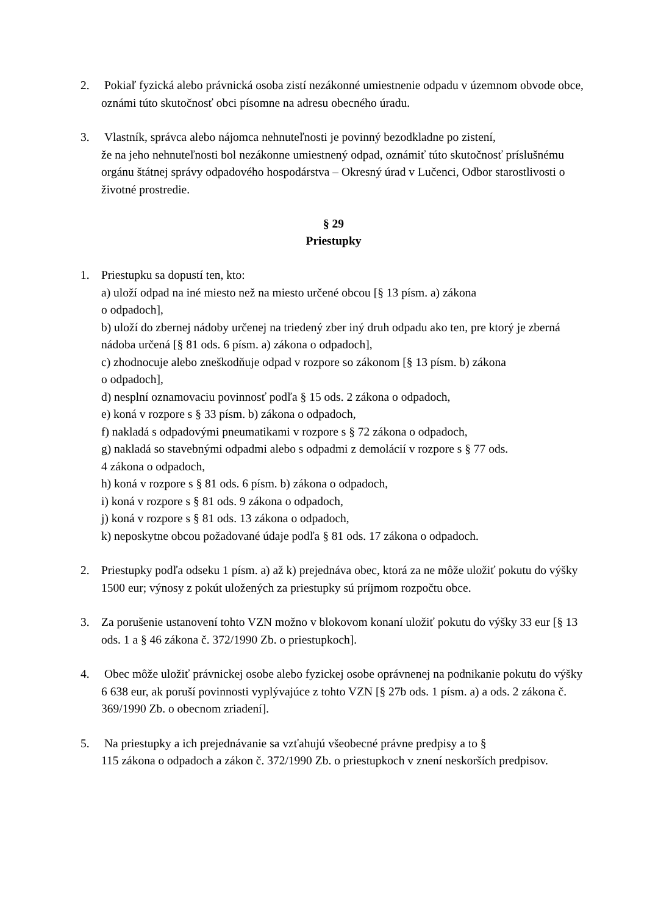2. Pokiaľ fyzická alebo právnická osoba zistí nezákonné umiestnenie odpadu v územnom obvode obce, oznámi túto skutočnosť obci písomne na adresu obecného úradu.
3. Vlastník, správca alebo nájomca nehnuteľnosti je povinný bezodkladne po zistení,
že na jeho nehnuteľnosti bol nezákonne umiestnený odpad, oznámiť túto skutočnosť príslušnému orgánu štátnej správy odpadového hospodárstva – Okresný úrad v Lučenci, Odbor starostlivosti o životné prostredie.
§ 29
Priestupky
1. Priestupku sa dopustí ten, kto:
a) uloží odpad na iné miesto než na miesto určené obcou [§ 13 písm. a) zákona
o odpadoch],
b) uloží do zbernej nádoby určenej na triedený zber iný druh odpadu ako ten, pre ktorý je zberná nádoba určená [§ 81 ods. 6 písm. a) zákona o odpadoch],
c) zhodnocuje alebo zneškodňuje odpad v rozpore so zákonom [§ 13 písm. b) zákona
o odpadoch],
d) nesplní oznamovaciu povinnosť podľa § 15 ods. 2 zákona o odpadoch,
e) koná v rozpore s § 33 písm. b) zákona o odpadoch,
f) nakladá s odpadovými pneumatikami v rozpore s § 72 zákona o odpadoch,
g) nakladá so stavebnými odpadmi alebo s odpadmi z demolácií v rozpore s § 77 ods.
4 zákona o odpadoch,
h) koná v rozpore s § 81 ods. 6 písm. b) zákona o odpadoch,
i) koná v rozpore s § 81 ods. 9 zákona o odpadoch,
j) koná v rozpore s § 81 ods. 13 zákona o odpadoch,
k) neposkytne obcou požadované údaje podľa § 81 ods. 17 zákona o odpadoch.
2. Priestupky podľa odseku 1 písm. a) až k) prejednáva obec, ktorá za ne môže uložiť pokutu do výšky 1500 eur; výnosy z pokút uložených za priestupky sú príjmom rozpočtu obce.
3. Za porušenie ustanovení tohto VZN možno v blokovom konaní uložiť pokutu do výšky 33 eur [§ 13 ods. 1 a § 46 zákona č. 372/1990 Zb. o priestupkoch].
4. Obec môže uložiť právnickej osobe alebo fyzickej osobe oprávnenej na podnikanie pokutu do výšky 6 638 eur, ak poruší povinnosti vyplývajúce z tohto VZN [§ 27b ods. 1 písm. a) a ods. 2 zákona č. 369/1990 Zb. o obecnom zriadení].
5. Na priestupky a ich prejednávanie sa vzťahujú všeobecné právne predpisy a to §
115 zákona o odpadoch a zákon č. 372/1990 Zb. o priestupkoch v znení neskorších predpisov.